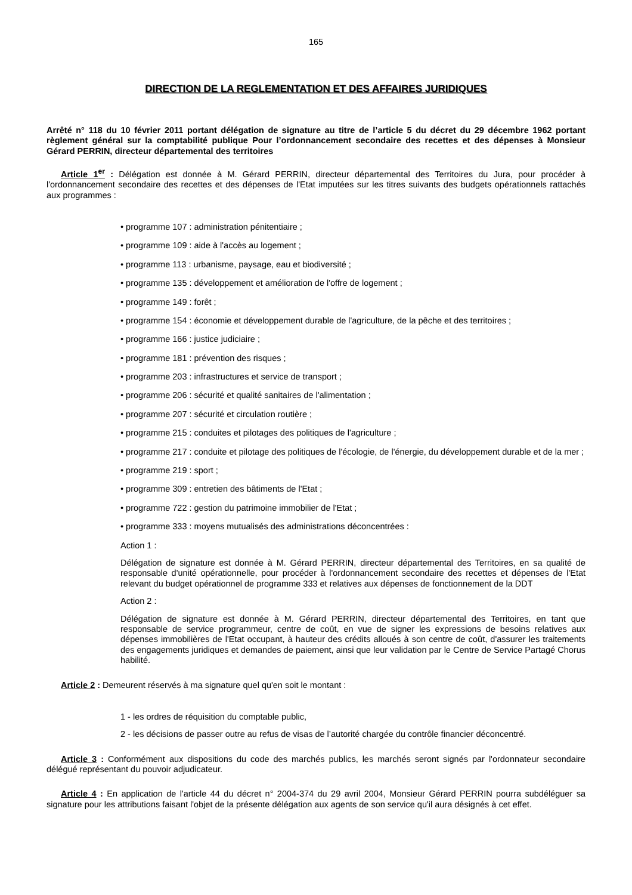165
DIRECTION DE LA REGLEMENTATION ET DES AFFAIRES JURIDIQUES
Arrêté n° 118 du 10 février 2011 portant délégation de signature au titre de l’article 5 du décret du 29 décembre 1962 portant règlement général sur la comptabilité publique Pour l’ordonnancement secondaire des recettes et des dépenses à Monsieur Gérard PERRIN, directeur départemental des territoires
Article 1<sup>er</sup> : Délégation est donnée à M. Gérard PERRIN, directeur départemental des Territoires du Jura, pour procéder à l'ordonnancement secondaire des recettes et des dépenses de l'Etat imputées sur les titres suivants des budgets opérationnels rattachés aux programmes :
• programme 107 : administration pénitentiaire ;
• programme 109 : aide à l'accès au logement ;
• programme 113 : urbanisme, paysage, eau et biodiversité ;
• programme 135 : développement et amélioration de l'offre de logement ;
• programme 149 : forêt ;
• programme 154 : économie et développement durable de l'agriculture, de la pêche et des territoires ;
• programme 166 : justice judiciaire ;
• programme 181 : prévention des risques ;
• programme 203 : infrastructures et service de transport ;
• programme 206 : sécurité et qualité sanitaires de l'alimentation ;
• programme 207 : sécurité et circulation routière ;
• programme 215 : conduites et pilotages des politiques de l'agriculture ;
• programme 217 : conduite et pilotage des politiques de l'écologie, de l'énergie, du développement durable et de la mer ;
• programme 219 : sport ;
• programme 309 : entretien des bâtiments de l'Etat ;
• programme 722 : gestion du patrimoine immobilier de l'Etat ;
• programme 333 : moyens mutualisés des administrations déconcentrées :
Action 1 :
Délégation de signature est donnée à M. Gérard PERRIN, directeur départemental des Territoires, en sa qualité de responsable d'unité opérationnelle, pour procéder à l'ordonnancement secondaire des recettes et dépenses de l'Etat relevant du budget opérationnel de programme 333 et relatives aux dépenses de fonctionnement de la DDT
Action 2 :
Délégation de signature est donnée à M. Gérard PERRIN, directeur départemental des Territoires, en tant que responsable de service programmeur, centre de coût, en vue de signer les expressions de besoins relatives aux dépenses immobilières de l'Etat occupant, à hauteur des crédits alloués à son centre de coût, d'assurer les traitements des engagements juridiques et demandes de paiement, ainsi que leur validation par le Centre de Service Partagé Chorus habilité.
Article 2 : Demeurent réservés à ma signature quel qu'en soit le montant :
1 - les ordres de réquisition du comptable public,
2 - les décisions de passer outre au refus de visas de l’autorité chargée du contrôle financier déconcentré.
Article 3 : Conformément aux dispositions du code des marchés publics, les marchés seront signés par l'ordonnateur secondaire délégué représentant du pouvoir adjudicateur.
Article 4 : En application de l'article 44 du décret n° 2004-374 du 29 avril 2004, Monsieur Gérard PERRIN pourra subdéléguer sa signature pour les attributions faisant l'objet de la présente délégation aux agents de son service qu'il aura désignés à cet effet.